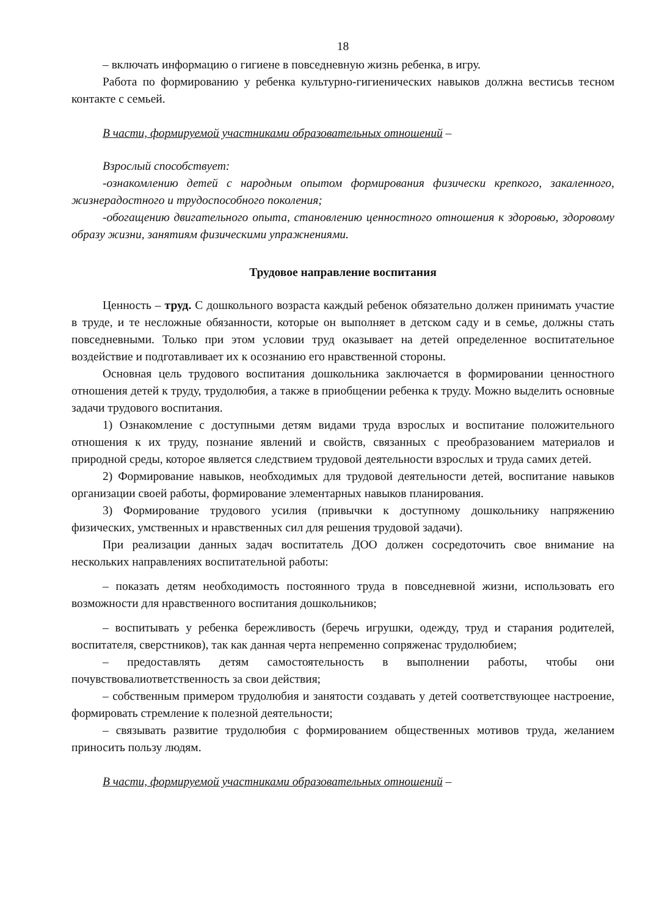18
– включать информацию о гигиене в повседневную жизнь ребенка, в игру.
Работа по формированию у ребенка культурно-гигиенических навыков должна вестисьв тесном контакте с семьей.
В части, формируемой участниками образовательных отношений –
Взрослый способствует:
-ознакомлению детей с народным опытом формирования физически крепкого, закаленного, жизнерадостного и трудоспособного поколения;
-обогащению двигательного опыта, становлению ценностного отношения к здоровью, здоровому образу жизни, занятиям физическими упражнениями.
Трудовое направление воспитания
Ценность – труд. С дошкольного возраста каждый ребенок обязательно должен принимать участие в труде, и те несложные обязанности, которые он выполняет в детском саду и в семье, должны стать повседневными. Только при этом условии труд оказывает на детей определенное воспитательное воздействие и подготавливает их к осознанию его нравственной стороны.
Основная цель трудового воспитания дошкольника заключается в формировании ценностного отношения детей к труду, трудолюбия, а также в приобщении ребенка к труду. Можно выделить основные задачи трудового воспитания.
1) Ознакомление с доступными детям видами труда взрослых и воспитание положительного отношения к их труду, познание явлений и свойств, связанных с преобразованием материалов и природной среды, которое является следствием трудовой деятельности взрослых и труда самих детей.
2) Формирование навыков, необходимых для трудовой деятельности детей, воспитание навыков организации своей работы, формирование элементарных навыков планирования.
3) Формирование трудового усилия (привычки к доступному дошкольнику напряжению физических, умственных и нравственных сил для решения трудовой задачи).
При реализации данных задач воспитатель ДОО должен сосредоточить свое внимание на нескольких направлениях воспитательной работы:
– показать детям необходимость постоянного труда в повседневной жизни, использовать его возможности для нравственного воспитания дошкольников;
– воспитывать у ребенка бережливость (беречь игрушки, одежду, труд и старания родителей, воспитателя, сверстников), так как данная черта непременно сопряженас трудолюбием;
– предоставлять детям самостоятельность в выполнении работы, чтобы они почувствовалиответственность за свои действия;
– собственным примером трудолюбия и занятости создавать у детей соответствующее настроение, формировать стремление к полезной деятельности;
– связывать развитие трудолюбия с формированием общественных мотивов труда, желанием приносить пользу людям.
В части, формируемой участниками образовательных отношений –